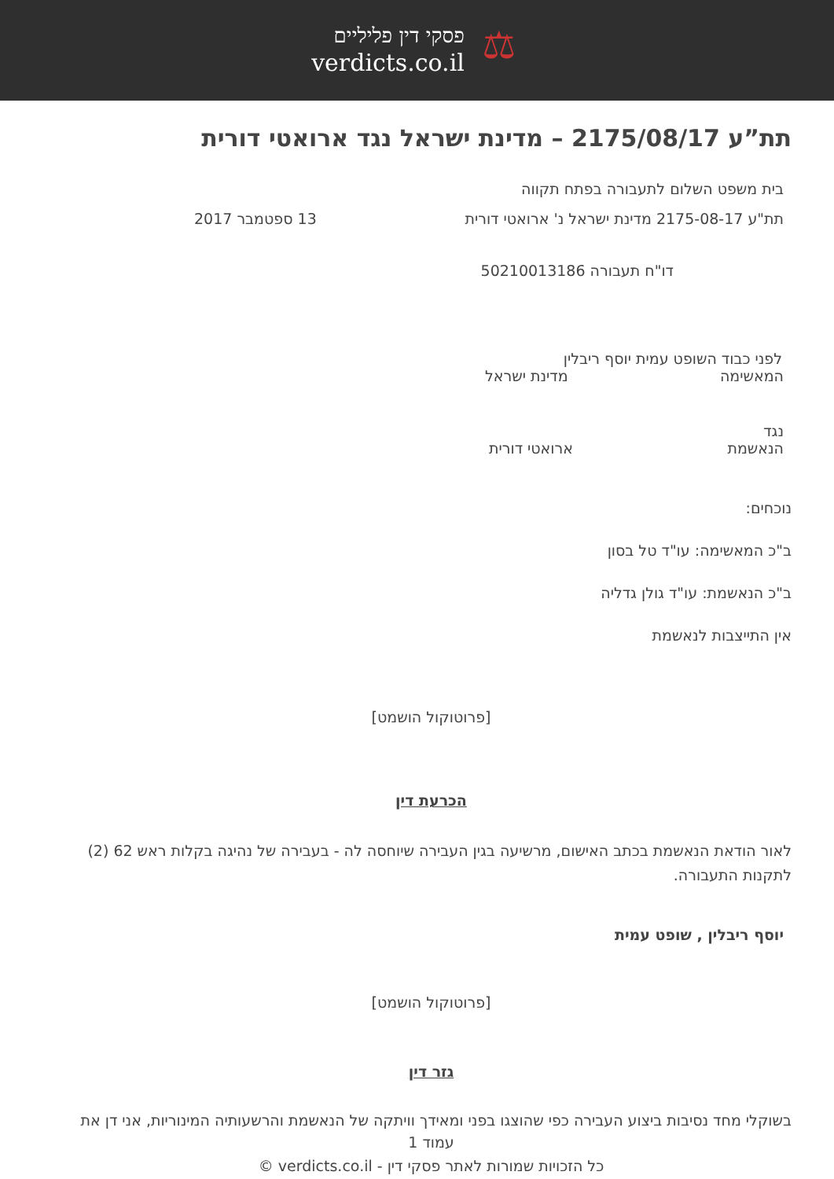⚖
פסקי דין פליליים
verdicts.co.il
תת”ע 2175/08/17 – מדינת ישראל נגד ארואטי דורית
בית משפט השלום לתעבורה בפתח תקווה
תת"ע 2175-08-17 מדינת ישראל נ' ארואטי דורית
13 ספטמבר 2017
דו"ח תעבורה 50210013186
לפני כבוד השופט עמית יוסף ריבלין
המאשימה מדינת ישראל
נגד
הנאשמת ארואטי דורית
נוכחים:
ב"כ המאשימה: עו"ד טל בסון
ב"כ הנאשמת: עו"ד גולן גדליה
אין התייצבות לנאשמת
[פרוטוקול הושמט]
הכרעת דין
לאור הודאת הנאשמת בכתב האישום, מרשיעה בגין העבירה שיוחסה לה - בעבירה של נהיגה בקלות ראש 62 (2) לתקנות התעבורה.
יוסף ריבלין , שופט עמית
[פרוטוקול הושמט]
גזר דין
בשוקלי מחד נסיבות ביצוע העבירה כפי שהוצגו בפני ומאידך וויתקה של הנאשמת והרשעותיה המינוריות, אני דן את
עמוד 1
כל הזכויות שמורות לאתר פסקי דין - verdicts.co.il ©